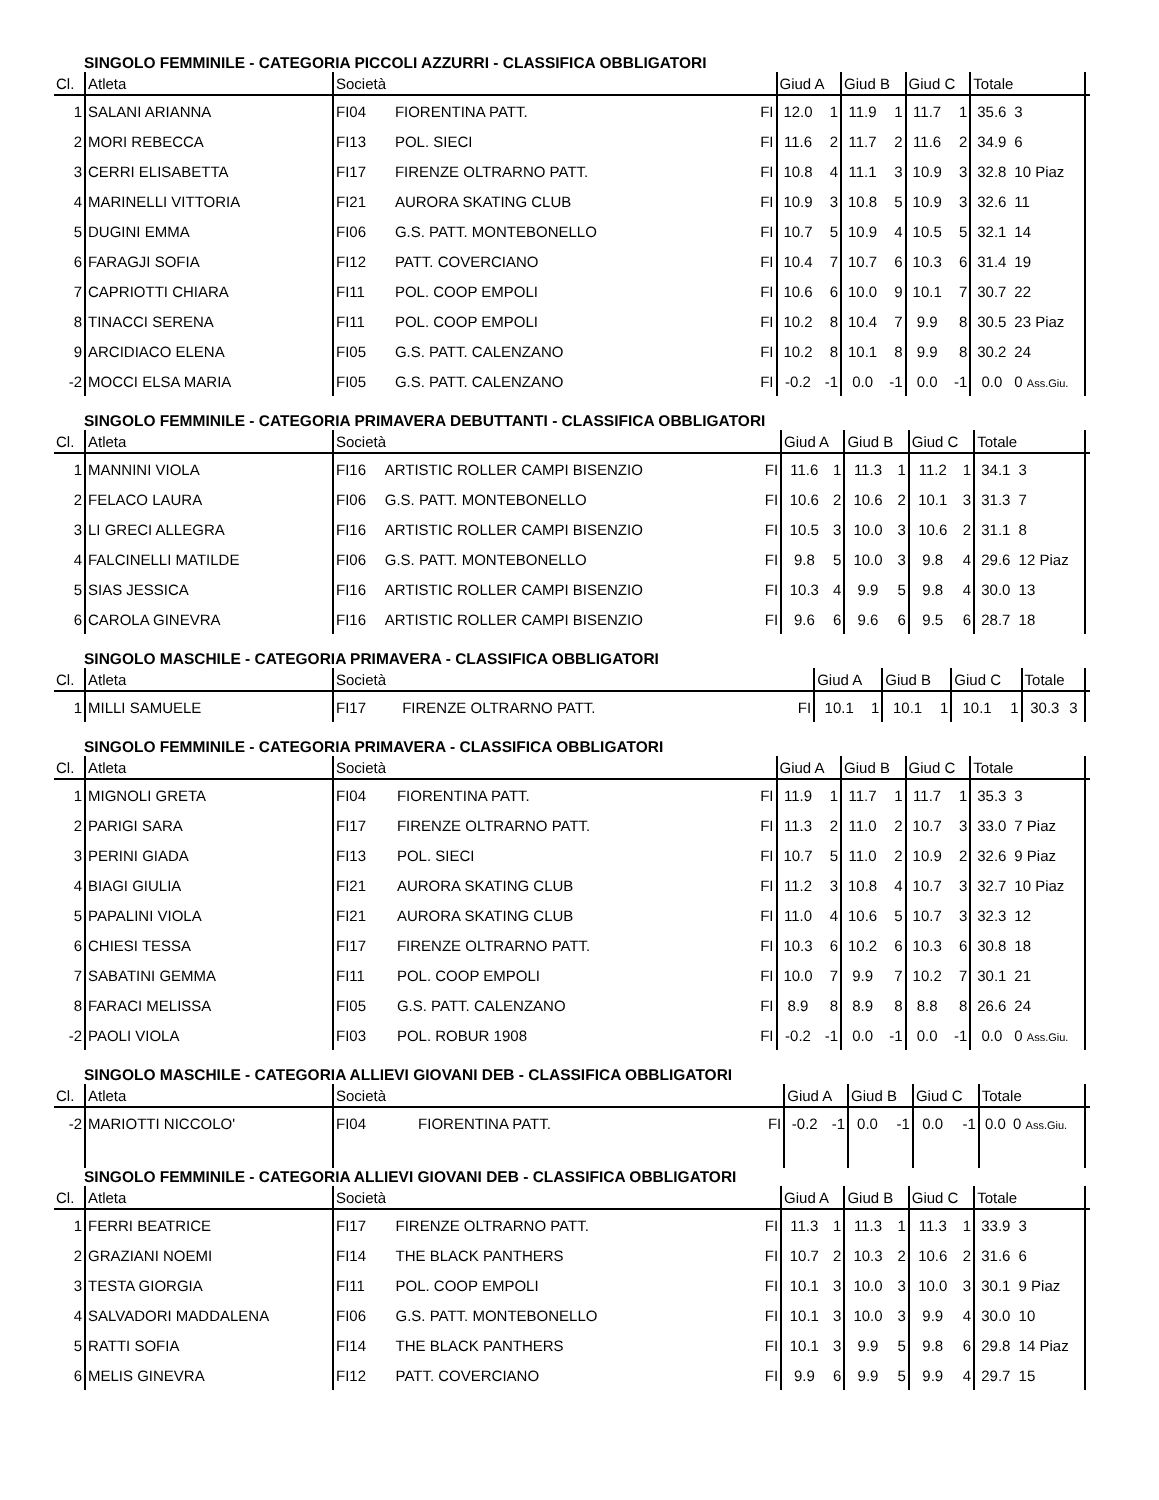SINGOLO FEMMINILE - CATEGORIA PICCOLI AZZURRI - CLASSIFICA OBBLIGATORI
| Cl. | Atleta | Società | | | Giud A | | Giud B | | Giud C | | Totale | | |
| --- | --- | --- | --- | --- | --- | --- | --- | --- | --- | --- | --- | --- | --- |
| 1 | SALANI ARIANNA | FI04 | FIORENTINA PATT. | FI | 12.0 | 1 | 11.9 | 1 | 11.7 | 1 | 35.6 | 3 | |
| 2 | MORI REBECCA | FI13 | POL. SIECI | FI | 11.6 | 2 | 11.7 | 2 | 11.6 | 2 | 34.9 | 6 | |
| 3 | CERRI ELISABETTA | FI17 | FIRENZE OLTRARNO PATT. | FI | 10.8 | 4 | 11.1 | 3 | 10.9 | 3 | 32.8 | 10 Piaz | |
| 4 | MARINELLI VITTORIA | FI21 | AURORA SKATING CLUB | FI | 10.9 | 3 | 10.8 | 5 | 10.9 | 3 | 32.6 | 11 | |
| 5 | DUGINI EMMA | FI06 | G.S. PATT. MONTEBONELLO | FI | 10.7 | 5 | 10.9 | 4 | 10.5 | 5 | 32.1 | 14 | |
| 6 | FARAGJI SOFIA | FI12 | PATT. COVERCIANO | FI | 10.4 | 7 | 10.7 | 6 | 10.3 | 6 | 31.4 | 19 | |
| 7 | CAPRIOTTI CHIARA | FI11 | POL. COOP EMPOLI | FI | 10.6 | 6 | 10.0 | 9 | 10.1 | 7 | 30.7 | 22 | |
| 8 | TINACCI SERENA | FI11 | POL. COOP EMPOLI | FI | 10.2 | 8 | 10.4 | 7 | 9.9 | 8 | 30.5 | 23 Piaz | |
| 9 | ARCIDIACO ELENA | FI05 | G.S. PATT. CALENZANO | FI | 10.2 | 8 | 10.1 | 8 | 9.9 | 8 | 30.2 | 24 | |
| -2 | MOCCI ELSA MARIA | FI05 | G.S. PATT. CALENZANO | FI | -0.2 | -1 | 0.0 | -1 | 0.0 | -1 | 0.0 | 0 Ass.Giu. | |
SINGOLO FEMMINILE - CATEGORIA PRIMAVERA DEBUTTANTI - CLASSIFICA OBBLIGATORI
| Cl. | Atleta | Società | | | Giud A | | Giud B | | Giud C | | Totale | | |
| --- | --- | --- | --- | --- | --- | --- | --- | --- | --- | --- | --- | --- | --- |
| 1 | MANNINI VIOLA | FI16 | ARTISTIC ROLLER CAMPI BISENZIO | FI | 11.6 | 1 | 11.3 | 1 | 11.2 | 1 | 34.1 | 3 | |
| 2 | FELACO LAURA | FI06 | G.S. PATT. MONTEBONELLO | FI | 10.6 | 2 | 10.6 | 2 | 10.1 | 3 | 31.3 | 7 | |
| 3 | LI GRECI ALLEGRA | FI16 | ARTISTIC ROLLER CAMPI BISENZIO | FI | 10.5 | 3 | 10.0 | 3 | 10.6 | 2 | 31.1 | 8 | |
| 4 | FALCINELLI MATILDE | FI06 | G.S. PATT. MONTEBONELLO | FI | 9.8 | 5 | 10.0 | 3 | 9.8 | 4 | 29.6 | 12 Piaz | |
| 5 | SIAS JESSICA | FI16 | ARTISTIC ROLLER CAMPI BISENZIO | FI | 10.3 | 4 | 9.9 | 5 | 9.8 | 4 | 30.0 | 13 | |
| 6 | CAROLA GINEVRA | FI16 | ARTISTIC ROLLER CAMPI BISENZIO | FI | 9.6 | 6 | 9.6 | 6 | 9.5 | 6 | 28.7 | 18 | |
SINGOLO MASCHILE - CATEGORIA PRIMAVERA - CLASSIFICA OBBLIGATORI
| Cl. | Atleta | Società | | | Giud A | | Giud B | | Giud C | | Totale | | |
| --- | --- | --- | --- | --- | --- | --- | --- | --- | --- | --- | --- | --- | --- |
| 1 | MILLI SAMUELE | FI17 | FIRENZE OLTRARNO PATT. | FI | 10.1 | 1 | 10.1 | 1 | 10.1 | 1 | 30.3 | 3 | |
SINGOLO FEMMINILE - CATEGORIA PRIMAVERA - CLASSIFICA OBBLIGATORI
| Cl. | Atleta | Società | | | Giud A | | Giud B | | Giud C | | Totale | | |
| --- | --- | --- | --- | --- | --- | --- | --- | --- | --- | --- | --- | --- | --- |
| 1 | MIGNOLI GRETA | FI04 | FIORENTINA PATT. | FI | 11.9 | 1 | 11.7 | 1 | 11.7 | 1 | 35.3 | 3 | |
| 2 | PARIGI SARA | FI17 | FIRENZE OLTRARNO PATT. | FI | 11.3 | 2 | 11.0 | 2 | 10.7 | 3 | 33.0 | 7 Piaz | |
| 3 | PERINI GIADA | FI13 | POL. SIECI | FI | 10.7 | 5 | 11.0 | 2 | 10.9 | 2 | 32.6 | 9 Piaz | |
| 4 | BIAGI GIULIA | FI21 | AURORA SKATING CLUB | FI | 11.2 | 3 | 10.8 | 4 | 10.7 | 3 | 32.7 | 10 Piaz | |
| 5 | PAPALINI VIOLA | FI21 | AURORA SKATING CLUB | FI | 11.0 | 4 | 10.6 | 5 | 10.7 | 3 | 32.3 | 12 | |
| 6 | CHIESI TESSA | FI17 | FIRENZE OLTRARNO PATT. | FI | 10.3 | 6 | 10.2 | 6 | 10.3 | 6 | 30.8 | 18 | |
| 7 | SABATINI GEMMA | FI11 | POL. COOP EMPOLI | FI | 10.0 | 7 | 9.9 | 7 | 10.2 | 7 | 30.1 | 21 | |
| 8 | FARACI MELISSA | FI05 | G.S. PATT. CALENZANO | FI | 8.9 | 8 | 8.9 | 8 | 8.8 | 8 | 26.6 | 24 | |
| -2 | PAOLI VIOLA | FI03 | POL. ROBUR 1908 | FI | -0.2 | -1 | 0.0 | -1 | 0.0 | -1 | 0.0 | 0 Ass.Giu. | |
SINGOLO MASCHILE - CATEGORIA ALLIEVI GIOVANI DEB - CLASSIFICA OBBLIGATORI
| Cl. | Atleta | Società | | | Giud A | | Giud B | | Giud C | | Totale | | |
| --- | --- | --- | --- | --- | --- | --- | --- | --- | --- | --- | --- | --- | --- |
| -2 | MARIOTTI NICCOLO' | FI04 | FIORENTINA PATT. | FI | -0.2 | -1 | 0.0 | -1 | 0.0 | -1 | 0.0 | 0 Ass.Giu. | |
SINGOLO FEMMINILE - CATEGORIA ALLIEVI GIOVANI DEB - CLASSIFICA OBBLIGATORI
| Cl. | Atleta | Società | | | Giud A | | Giud B | | Giud C | | Totale | | |
| --- | --- | --- | --- | --- | --- | --- | --- | --- | --- | --- | --- | --- | --- |
| 1 | FERRI BEATRICE | FI17 | FIRENZE OLTRARNO PATT. | FI | 11.3 | 1 | 11.3 | 1 | 11.3 | 1 | 33.9 | 3 | |
| 2 | GRAZIANI NOEMI | FI14 | THE BLACK PANTHERS | FI | 10.7 | 2 | 10.3 | 2 | 10.6 | 2 | 31.6 | 6 | |
| 3 | TESTA GIORGIA | FI11 | POL. COOP EMPOLI | FI | 10.1 | 3 | 10.0 | 3 | 10.0 | 3 | 30.1 | 9 Piaz | |
| 4 | SALVADORI MADDALENA | FI06 | G.S. PATT. MONTEBONELLO | FI | 10.1 | 3 | 10.0 | 3 | 9.9 | 4 | 30.0 | 10 | |
| 5 | RATTI SOFIA | FI14 | THE BLACK PANTHERS | FI | 10.1 | 3 | 9.9 | 5 | 9.8 | 6 | 29.8 | 14 Piaz | |
| 6 | MELIS GINEVRA | FI12 | PATT. COVERCIANO | FI | 9.9 | 6 | 9.9 | 5 | 9.9 | 4 | 29.7 | 15 | |